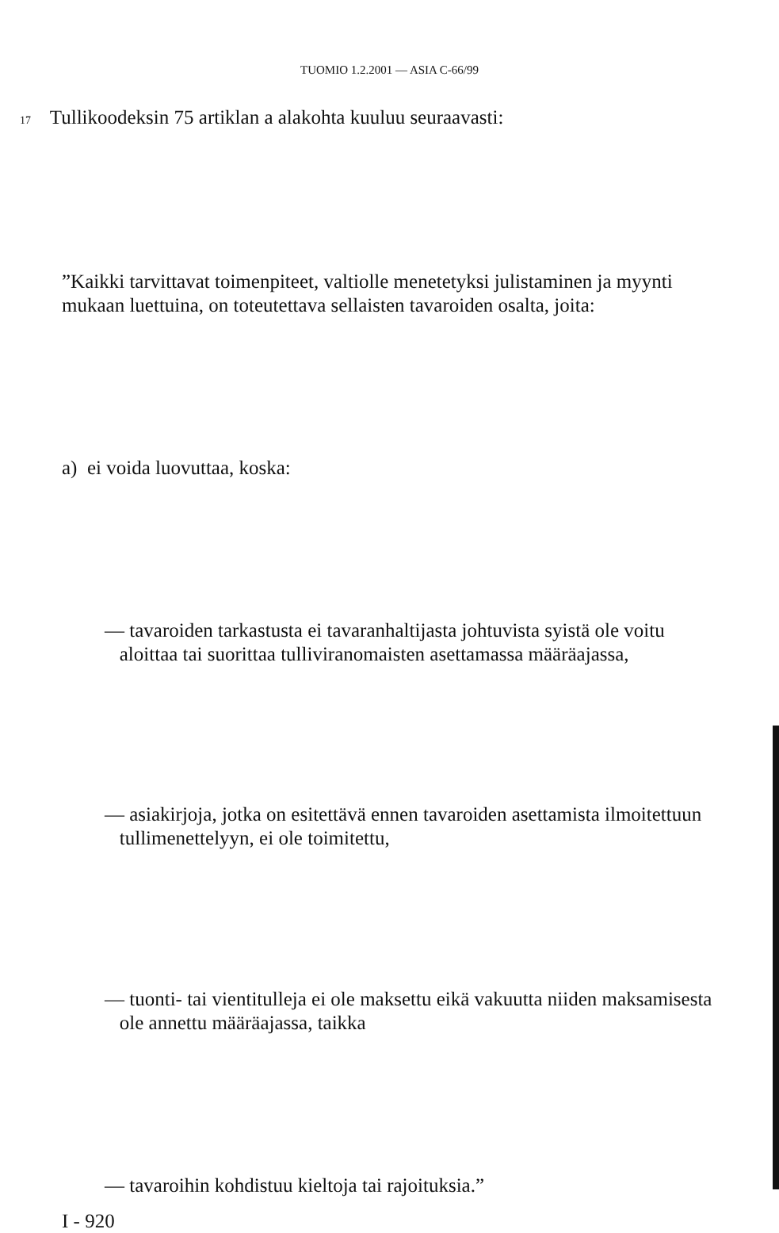TUOMIO 1.2.2001 — ASIA C-66/99
17 Tullikoodeksin 75 artiklan a alakohta kuuluu seuraavasti:
”Kaikki tarvittavat toimenpiteet, valtiolle menetetyksi julistaminen ja myynti mukaan luettuina, on toteutettava sellaisten tavaroiden osalta, joita:
a) ei voida luovuttaa, koska:
— tavaroiden tarkastusta ei tavaranhaltijasta johtuvista syistä ole voitu
aloittaa tai suorittaa tulliviranomaisten asettamassa määräajassa,
— asiakirjoja, jotka on esitettävä ennen tavaroiden asettamista ilmoitettuun
tullimenettelyyn, ei ole toimitettu,
— tuonti- tai vientitulleja ei ole maksettu eikä vakuutta niiden maksamisesta
ole annettu määräajassa, taikka
— tavaroihin kohdistuu kieltoja tai rajoituksia.”
I - 920